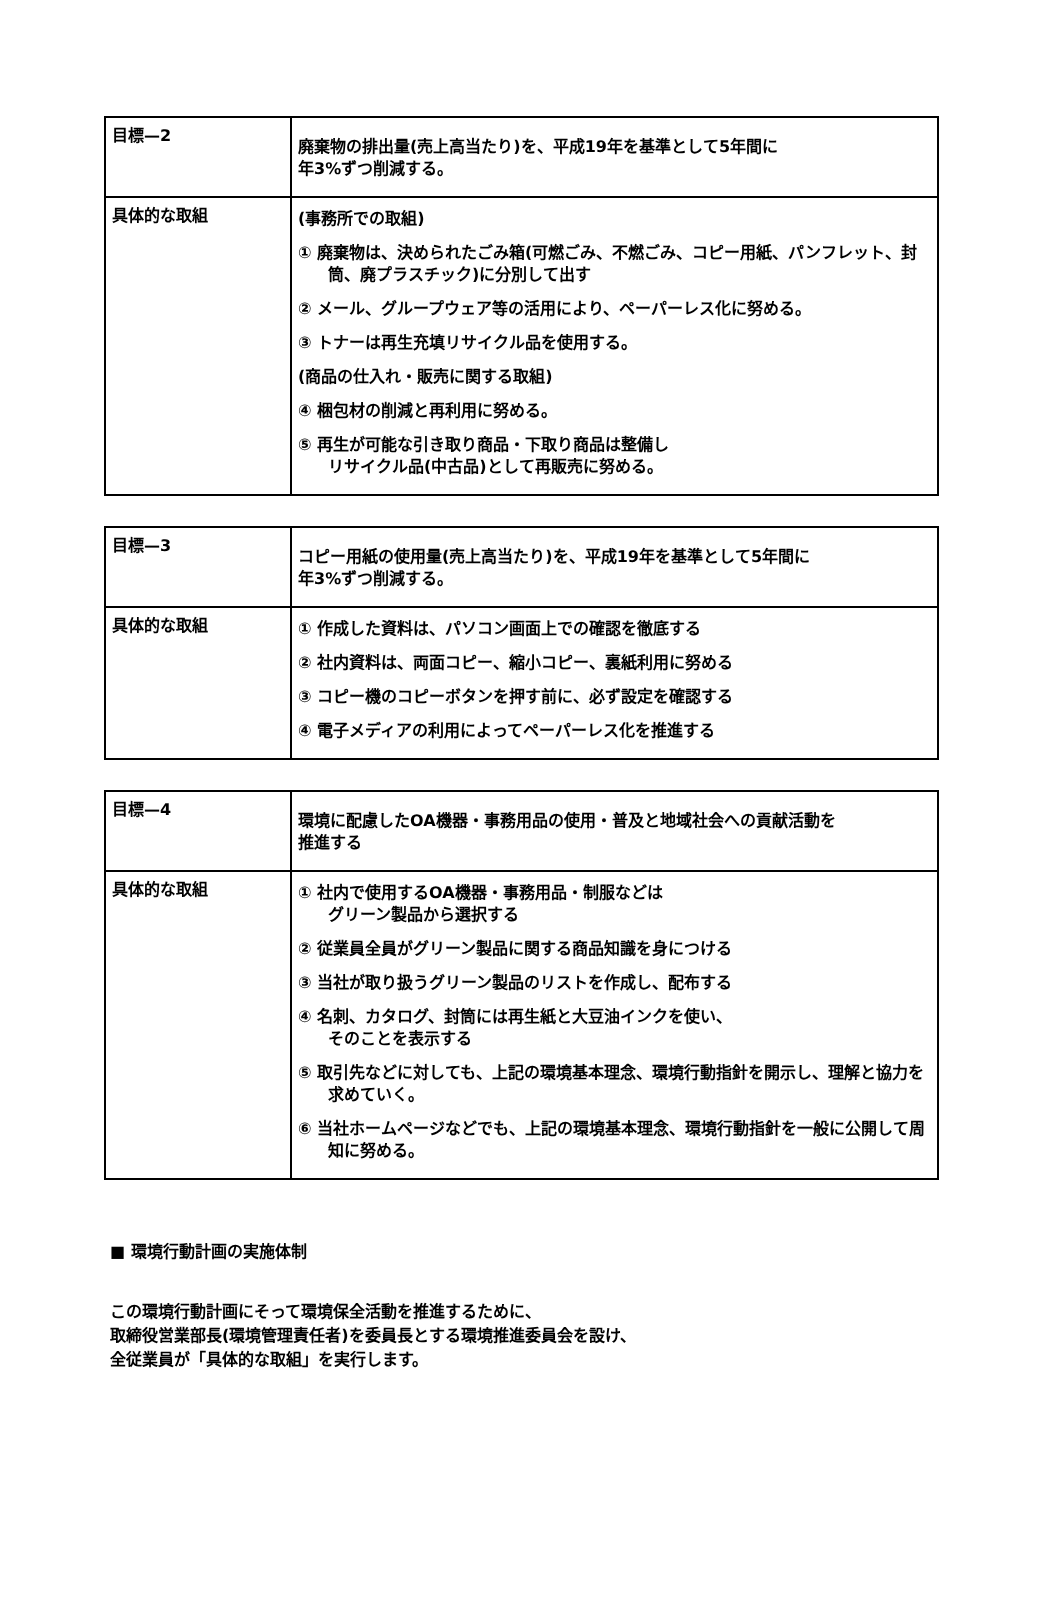| 目標—2 | 廃棄物の排出量(売上高当たり)を、平成19年を基準として5年間に 年3%ずつ削減する。 |
| 具体的な取組 | (事務所での取組) ① 廃棄物は、決められたごみ箱(可燃ごみ、不燃ごみ、コピー用紙、パンフレット、封筒、廃プラスチック)に分別して出す ② メール、グループウェア等の活用により、ペーパーレス化に努める。 ③ トナーは再生充填リサイクル品を使用する。 (商品の仕入れ・販売に関する取組) ④ 梱包材の削減と再利用に努める。 ⑤ 再生が可能な引き取り商品・下取り商品は整備し リサイクル品(中古品)として再販売に努める。 |
| 目標—3 | コピー用紙の使用量(売上高当たり)を、平成19年を基準として5年間に 年3%ずつ削減する。 |
| 具体的な取組 | ① 作成した資料は、パソコン画面上での確認を徹底する ② 社内資料は、両面コピー、縮小コピー、裏紙利用に努める ③ コピー機のコピーボタンを押す前に、必ず設定を確認する ④ 電子メディアの利用によってペーパーレス化を推進する |
| 目標—4 | 環境に配慮したOA機器・事務用品の使用・普及と地域社会への貢献活動を 推進する |
| 具体的な取組 | ① 社内で使用するOA機器・事務用品・制服などは グリーン製品から選択する ② 従業員全員がグリーン製品に関する商品知識を身につける ③ 当社が取り扱うグリーン製品のリストを作成し、配布する ④ 名刺、カタログ、封筒には再生紙と大豆油インクを使い、 そのことを表示する ⑤ 取引先などに対しても、上記の環境基本理念、環境行動指針を開示し、理解と協力を求めていく。 ⑥ 当社ホームページなどでも、上記の環境基本理念、環境行動指針を一般に公開して周知に努める。 |
■ 環境行動計画の実施体制
この環境行動計画にそって環境保全活動を推進するために、
取締役営業部長(環境管理責任者)を委員長とする環境推進委員会を設け、
全従業員が「具体的な取組」を実行します。